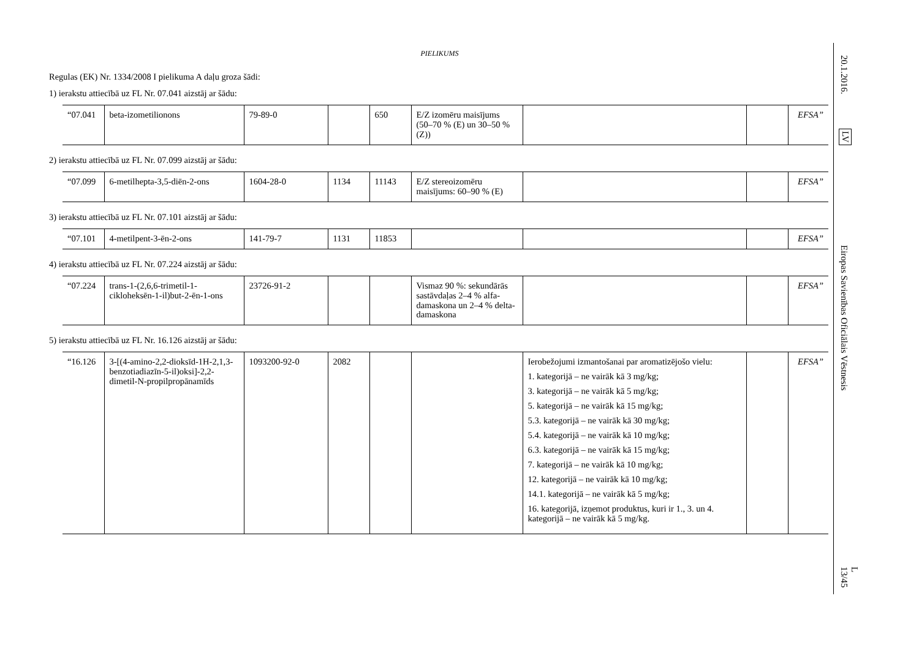PIELIKUMS
Regulas (EK) Nr. 1334/2008 I pielikuma A daļu groza šādi:
1) ierakstu attiecībā uz FL Nr. 07.041 aizstāj ar šādu:
| “07.041 | beta-izometilionons | 79-89-0 | | 650 | E/Z izomēru maisījums (50–70 % (E) un 30–50 % (Z)) | | | EFSA” |
2) ierakstu attiecībā uz FL Nr. 07.099 aizstāj ar šādu:
| “07.099 | 6-metilhepta-3,5-diēn-2-ons | 1604-28-0 | 1134 | 11143 | E/Z stereoizomēru maisījums: 60–90 % (E) | | | EFSA” |
3) ierakstu attiecībā uz FL Nr. 07.101 aizstāj ar šādu:
| “07.101 | 4-metilpent-3-ēn-2-ons | 141-79-7 | 1131 | 11853 | | | | EFSA” |
4) ierakstu attiecībā uz FL Nr. 07.224 aizstāj ar šādu:
| “07.224 | trans-1-(2,6,6-trimetil-1-cikloheksēn-1-il)but-2-ēn-1-ons | 23726-91-2 | | | Vismaz 90 %: sekundārās sastāvdaļas 2–4 % alfa-damaskona un 2–4 % delta-damaskona | | | EFSA” |
5) ierakstu attiecībā uz FL Nr. 16.126 aizstāj ar šādu:
| “16.126 | 3-[(4-amino-2,2-dioksīd-1H-2,1,3-benzotiadiazīn-5-il)oksi]-2,2-dimetil-N-propilpropānamīds | 1093200-92-0 | 2082 | | | Ierobežojumi izmantošanai par aromatizējošo vielu: 1. kategorijā – ne vairāk kā 3 mg/kg; 3. kategorijā – ne vairāk kā 5 mg/kg; 5. kategorijā – ne vairāk kā 15 mg/kg; 5.3. kategorijā – ne vairāk kā 30 mg/kg; 5.4. kategorijā – ne vairāk kā 10 mg/kg; 6.3. kategorijā – ne vairāk kā 15 mg/kg; 7. kategorijā – ne vairāk kā 10 mg/kg; 12. kategorijā – ne vairāk kā 10 mg/kg; 14.1. kategorijā – ne vairāk kā 5 mg/kg; 16. kategorijā, izņemot produktus, kuri ir 1., 3. un 4. kategorijā – ne vairāk kā 5 mg/kg. | | EFSA” |
20.1.2016.
LV
Eiropas Savienības Oficiālais Vēstnesis
L 13/45